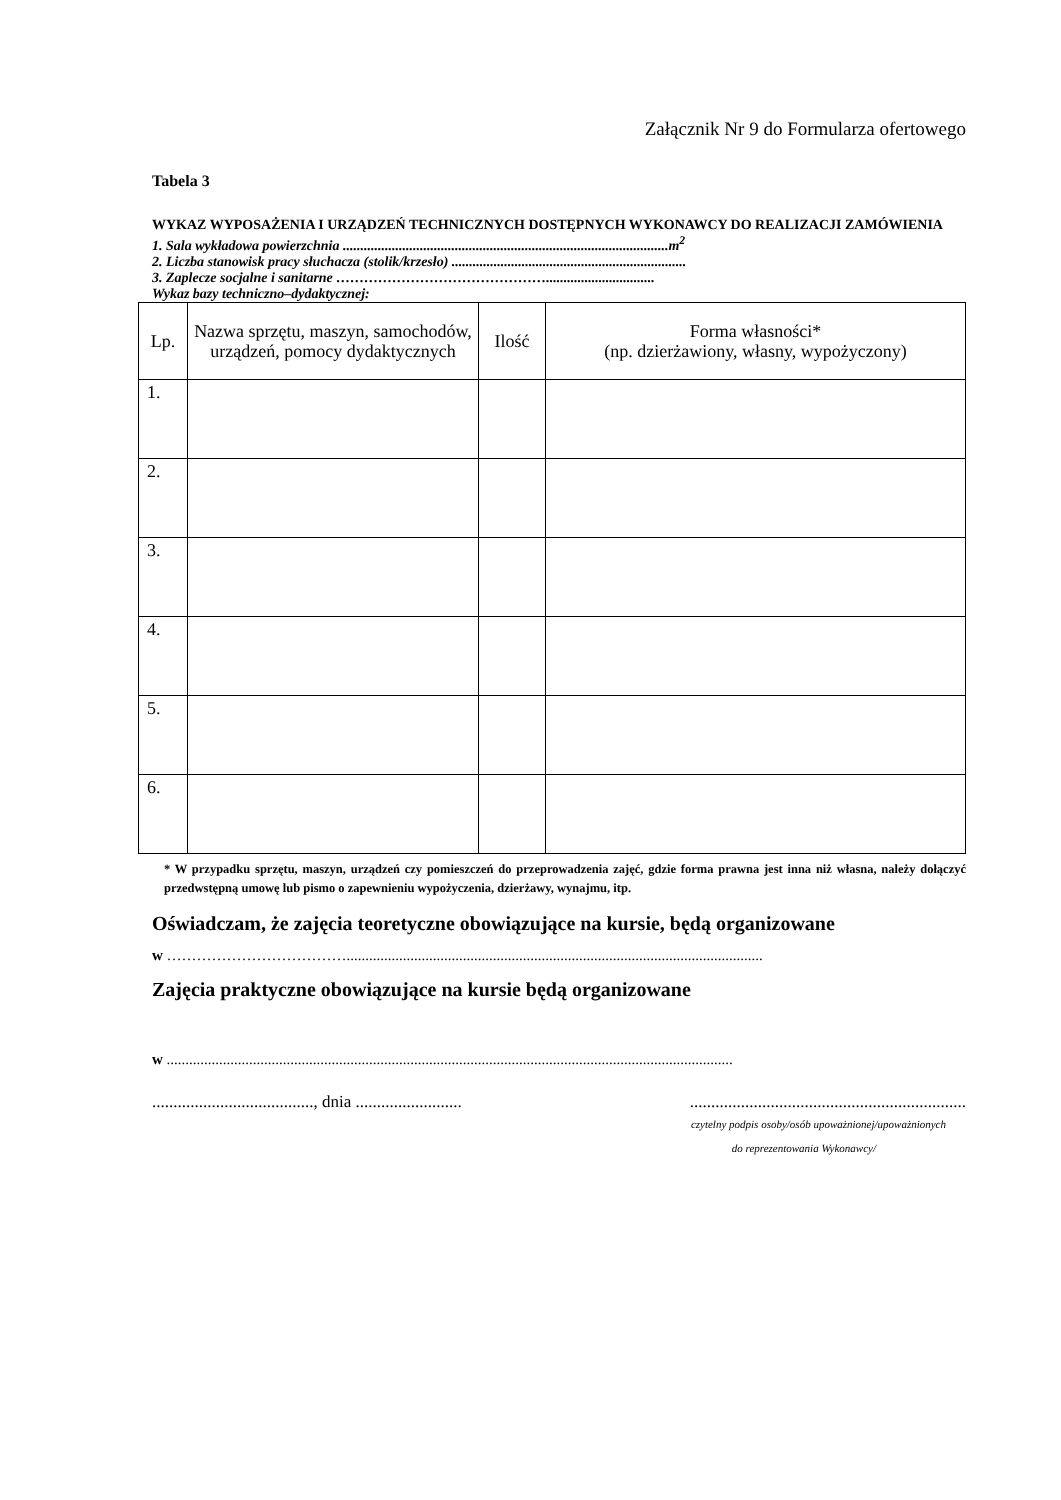Załącznik Nr 9 do Formularza ofertowego
Tabela 3
WYKAZ WYPOSAŻENIA I URZĄDZEŃ TECHNICZNYCH DOSTĘPNYCH WYKONAWCY DO REALIZACJI ZAMÓWIENIA
1. Sala wykładowa powierzchnia .............................................................................................m<sup>2</sup>
2. Liczba stanowisk pracy słuchacza (stolik/krzesło) ...................................................................
3. Zaplecze socjalne i sanitarne ………………………………………...............................
Wykaz bazy techniczno–dydaktycznej:
| Lp. | Nazwa sprzętu, maszyn, samochodów, urządzeń, pomocy dydaktycznych | Ilość | Forma własności* (np. dzierżawiony, własny, wypożyczony) |
| --- | --- | --- | --- |
| 1. | | | |
| 2. | | | |
| 3. | | | |
| 4. | | | |
| 5. | | | |
| 6. | | | |
* W przypadku sprzętu, maszyn, urządzeń czy pomieszczeń do przeprowadzenia zajęć, gdzie forma prawna jest inna niż własna, należy dołączyć przedwstępną umowę lub pismo o zapewnieniu wypożyczenia, dzierżawy, wynajmu, itp.
Oświadczam, że zajęcia teoretyczne obowiązujące na kursie, będą organizowane
w ………………………………...............................................................................................................
Zajęcia praktyczne obowiązujące na kursie będą organizowane
w .......................................................................................................................................................
......................................, dnia ..........................................................................................
czytelny podpis osoby/osób upoważnionej/upoważnionych
do reprezentowania Wykonawcy/